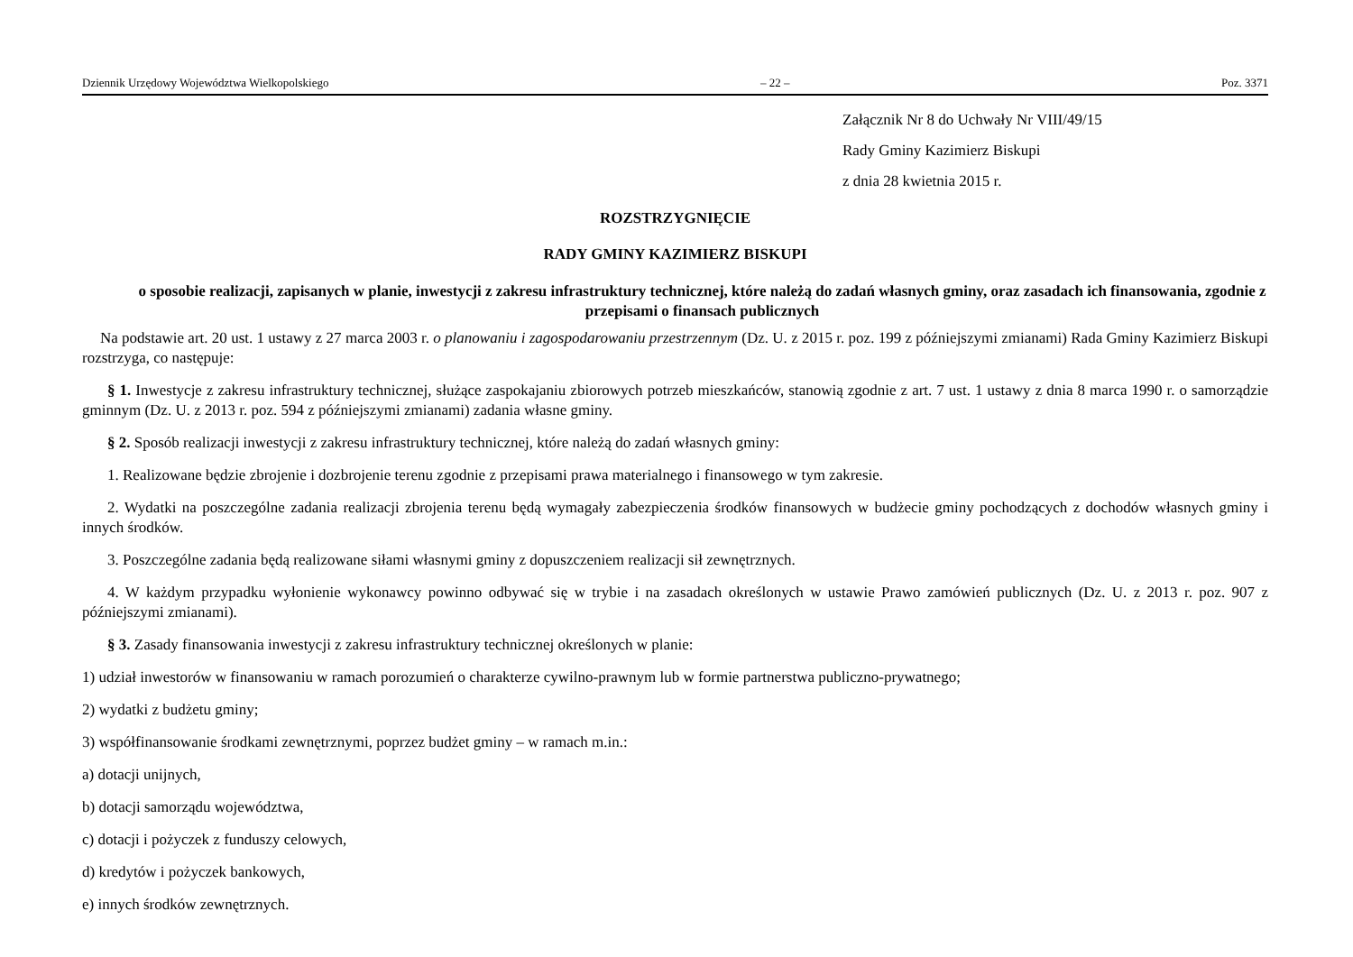Dziennik Urzędowy Województwa Wielkopolskiego – 22 – Poz. 3371
Załącznik Nr 8 do Uchwały Nr VIII/49/15
Rady Gminy Kazimierz Biskupi
z dnia 28 kwietnia 2015 r.
ROZSTRZYGNIĘCIE
RADY GMINY KAZIMIERZ BISKUPI
o sposobie realizacji, zapisanych w planie, inwestycji z zakresu infrastruktury technicznej, które należą do zadań własnych gminy, oraz zasadach ich finansowania, zgodnie z przepisami o finansach publicznych
Na podstawie art. 20 ust. 1 ustawy z 27 marca 2003 r. o planowaniu i zagospodarowaniu przestrzennym (Dz. U. z 2015 r. poz. 199 z późniejszymi zmianami) Rada Gminy Kazimierz Biskupi rozstrzyga, co następuje:
§ 1. Inwestycje z zakresu infrastruktury technicznej, służące zaspokajaniu zbiorowych potrzeb mieszkańców, stanowią zgodnie z art. 7 ust. 1 ustawy z dnia 8 marca 1990 r. o samorządzie gminnym (Dz. U. z 2013 r. poz. 594 z późniejszymi zmianami) zadania własne gminy.
§ 2. Sposób realizacji inwestycji z zakresu infrastruktury technicznej, które należą do zadań własnych gminy:
1. Realizowane będzie zbrojenie i dozbrojenie terenu zgodnie z przepisami prawa materialnego i finansowego w tym zakresie.
2. Wydatki na poszczególne zadania realizacji zbrojenia terenu będą wymagały zabezpieczenia środków finansowych w budżecie gminy pochodzących z dochodów własnych gminy i innych środków.
3. Poszczególne zadania będą realizowane siłami własnymi gminy z dopuszczeniem realizacji sił zewnętrznych.
4. W każdym przypadku wyłonienie wykonawcy powinno odbywać się w trybie i na zasadach określonych w ustawie Prawo zamówień publicznych (Dz. U. z 2013 r. poz. 907 z późniejszymi zmianami).
§ 3. Zasady finansowania inwestycji z zakresu infrastruktury technicznej określonych w planie:
1) udział inwestorów w finansowaniu w ramach porozumień o charakterze cywilno-prawnym lub w formie partnerstwa publiczno-prywatnego;
2) wydatki z budżetu gminy;
3) współfinansowanie środkami zewnętrznymi, poprzez budżet gminy – w ramach m.in.:
a) dotacji unijnych,
b) dotacji samorządu województwa,
c) dotacji i pożyczek z funduszy celowych,
d) kredytów i pożyczek bankowych,
e) innych środków zewnętrznych.